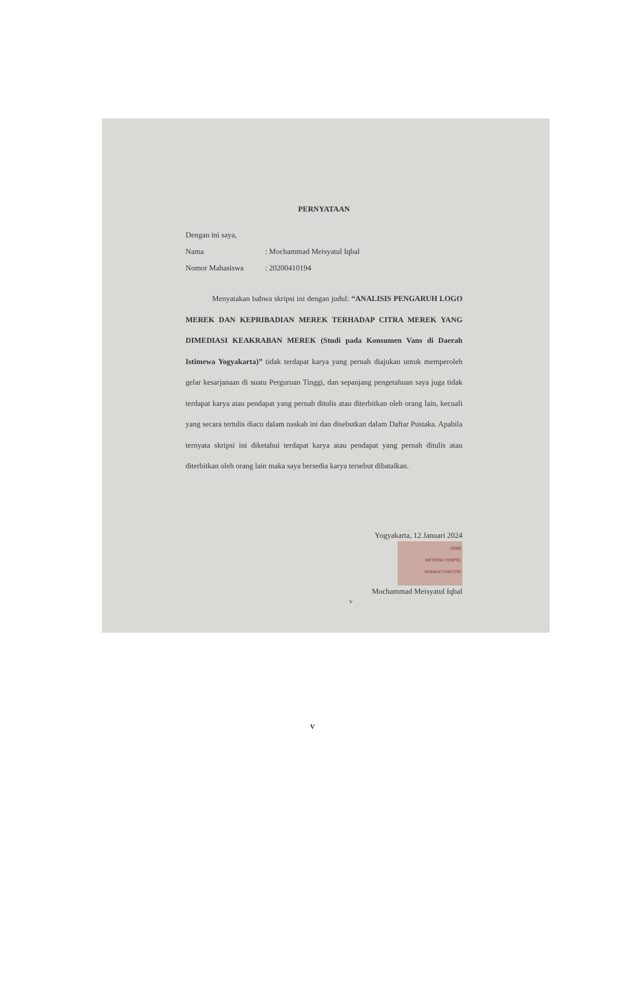PERNYATAAN
Dengan ini saya,
Nama: Mochammad Meisyatul Iqbal
Nomor Mahasiswa: 20200410194
Menyatakan bahwa skripsi ini dengan judul: “ANALISIS PENGARUH LOGO MEREK DAN KEPRIBADIAN MEREK TERHADAP CITRA MEREK YANG DIMEDIASI KEAKRABAN MEREK (Studi pada Konsumen Vans di Daerah Istimewa Yogyakarta)” tidak terdapat karya yang pernah diajukan untuk memperoleh gelar kesarjanaan di suatu Perguruan Tinggi, dan sepanjang pengetahuan saya juga tidak terdapat karya atau pendapat yang pernah ditulis atau diterbitkan oleh orang lain, kecuali yang secara tertulis diacu dalam naskah ini dan disebutkan dalam Daftar Pustaka. Apabila ternyata skripsi ini diketahui terdapat karya atau pendapat yang pernah ditulis atau diterbitkan oleh orang lain maka saya bersedia karya tersebut dibatalkan.
Yogyakarta, 12 Januari 2024
10000
METERAI TEMPEL
DF8AKX773837797
Mochammad Meisyatul Iqbal
v
v